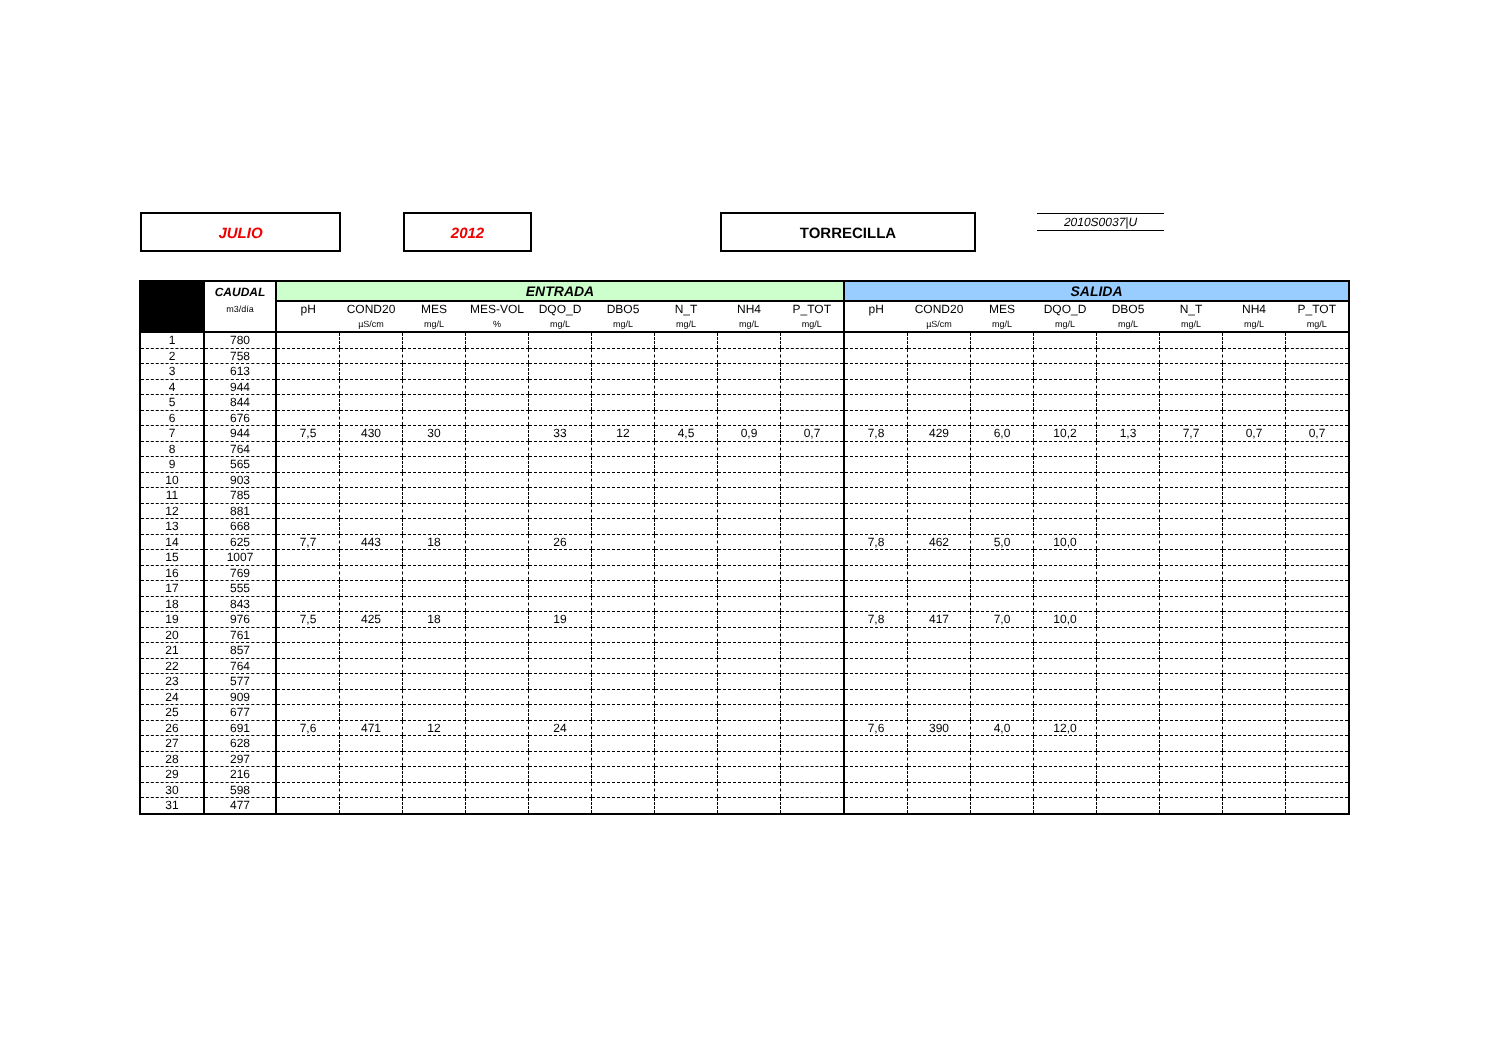JULIO 2012 TORRECILLA 2010S0037|U
| | CAUDAL | ENTRADA | | | | | | | | | SALIDA | | | | | | | |
| --- | --- | --- | --- | --- | --- | --- | --- | --- | --- | --- | --- | --- | --- | --- | --- | --- | --- | --- |
| | m3/día | pH | COND20 | MES | MES-VOL | DQO_D | DBO5 | N_T | NH4 | P_TOT | pH | COND20 | MES | DQO_D | DBO5 | N_T | NH4 | P_TOT |
| | | | µS/cm | mg/L | % | mg/L | mg/L | mg/L | mg/L | mg/L | | µS/cm | mg/L | mg/L | mg/L | mg/L | mg/L | mg/L |
| 1 | 780 | | | | | | | | | | | | | | | | | |
| 2 | 758 | | | | | | | | | | | | | | | | | |
| 3 | 613 | | | | | | | | | | | | | | | | | |
| 4 | 944 | | | | | | | | | | | | | | | | | |
| 5 | 844 | | | | | | | | | | | | | | | | | |
| 6 | 676 | | | | | | | | | | | | | | | | | |
| 7 | 944 | 7,5 | 430 | 30 | | 33 | 12 | 4,5 | 0,9 | 0,7 | 7,8 | 429 | 6,0 | 10,2 | 1,3 | 7,7 | 0,7 | 0,7 |
| 8 | 764 | | | | | | | | | | | | | | | | | |
| 9 | 565 | | | | | | | | | | | | | | | | | |
| 10 | 903 | | | | | | | | | | | | | | | | | |
| 11 | 785 | | | | | | | | | | | | | | | | | |
| 12 | 881 | | | | | | | | | | | | | | | | | |
| 13 | 668 | | | | | | | | | | | | | | | | | |
| 14 | 625 | 7,7 | 443 | 18 | | 26 | | | | | 7,8 | 462 | 5,0 | 10,0 | | | | |
| 15 | 1007 | | | | | | | | | | | | | | | | | |
| 16 | 769 | | | | | | | | | | | | | | | | | |
| 17 | 555 | | | | | | | | | | | | | | | | | |
| 18 | 843 | | | | | | | | | | | | | | | | | |
| 19 | 976 | 7,5 | 425 | 18 | | 19 | | | | | 7,8 | 417 | 7,0 | 10,0 | | | | |
| 20 | 761 | | | | | | | | | | | | | | | | | |
| 21 | 857 | | | | | | | | | | | | | | | | | |
| 22 | 764 | | | | | | | | | | | | | | | | | |
| 23 | 577 | | | | | | | | | | | | | | | | | |
| 24 | 909 | | | | | | | | | | | | | | | | | |
| 25 | 677 | | | | | | | | | | | | | | | | | |
| 26 | 691 | 7,6 | 471 | 12 | | 24 | | | | | 7,6 | 390 | 4,0 | 12,0 | | | | |
| 27 | 628 | | | | | | | | | | | | | | | | | |
| 28 | 297 | | | | | | | | | | | | | | | | | |
| 29 | 216 | | | | | | | | | | | | | | | | | |
| 30 | 598 | | | | | | | | | | | | | | | | | |
| 31 | 477 | | | | | | | | | | | | | | | | | |